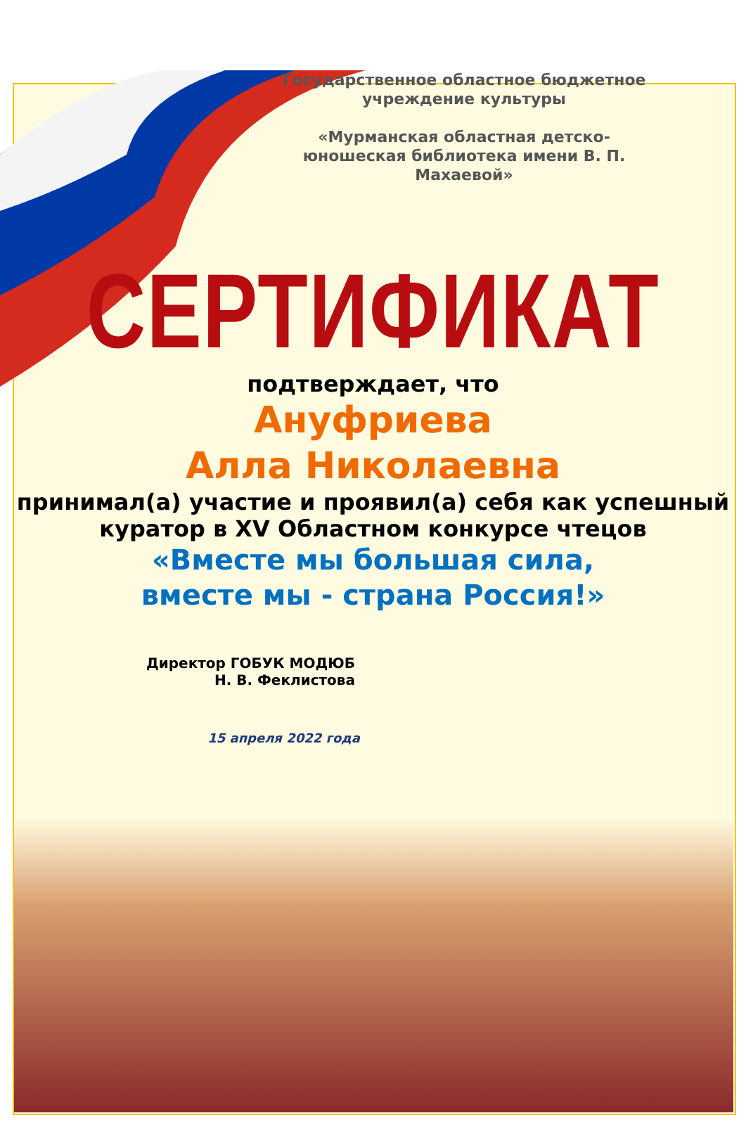Государственное областное бюджетное учреждение культуры
«Мурманская областная детско-юношеская библиотека имени В. П. Махаевой»
СЕРТИФИКАТ
подтверждает, что
Ануфриева
Алла Николаевна
принимал(а) участие и проявил(а) себя как успешный куратор в XV Областном конкурсе чтецов
«Вместе мы большая сила,
вместе мы - страна Россия!»
Директор ГОБУК МОДЮБ
Н. В. Феклистова
15 апреля 2022 года